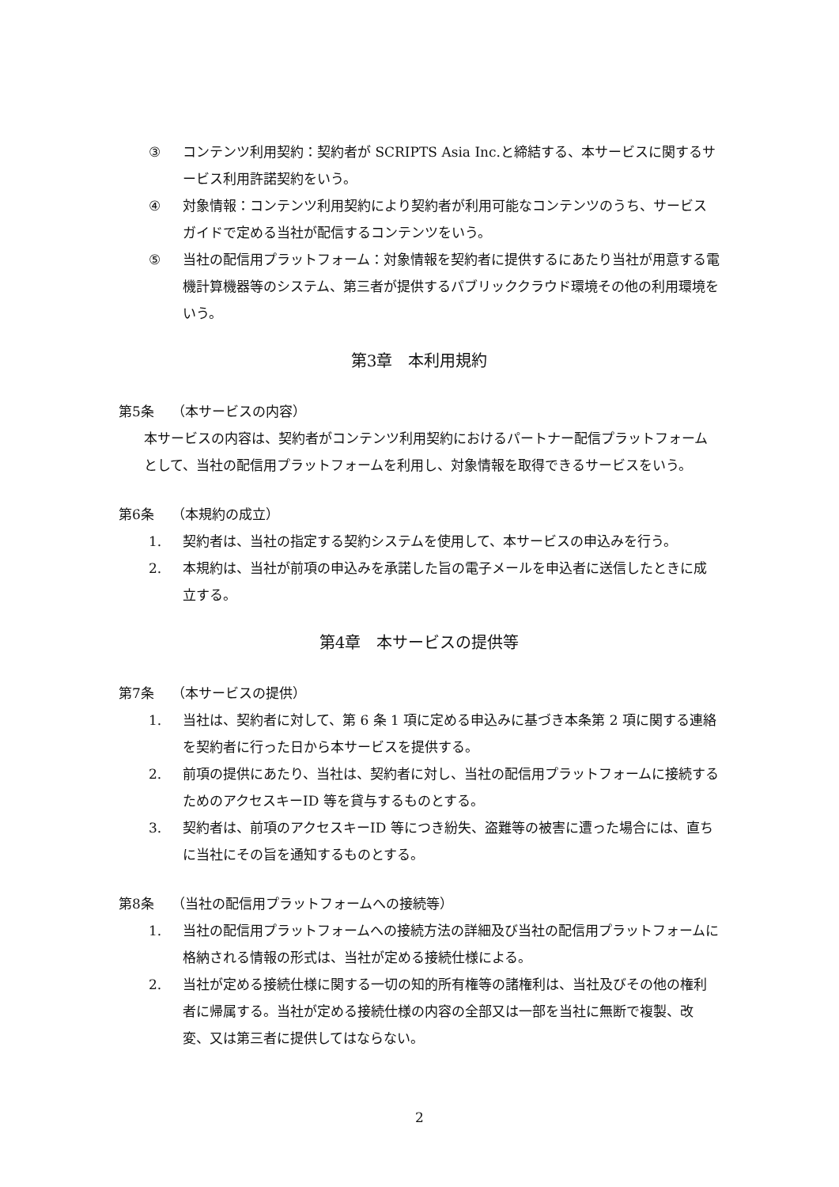③ コンテンツ利用契約：契約者が SCRIPTS Asia Inc.と締結する、本サービスに関するサービス利用許諾契約をいう。
④ 対象情報：コンテンツ利用契約により契約者が利用可能なコンテンツのうち、サービスガイドで定める当社が配信するコンテンツをいう。
⑤ 当社の配信用プラットフォーム：対象情報を契約者に提供するにあたり当社が用意する電機計算機器等のシステム、第三者が提供するパブリッククラウド環境その他の利用環境をいう。
第3章　本利用規約
第5条　 （本サービスの内容）
本サービスの内容は、契約者がコンテンツ利用契約におけるパートナー配信プラットフォームとして、当社の配信用プラットフォームを利用し、対象情報を取得できるサービスをいう。
第6条　 （本規約の成立）
1. 契約者は、当社の指定する契約システムを使用して、本サービスの申込みを行う。
2. 本規約は、当社が前項の申込みを承諾した旨の電子メールを申込者に送信したときに成立する。
第4章　本サービスの提供等
第7条　 （本サービスの提供）
1. 当社は、契約者に対して、第 6 条 1 項に定める申込みに基づき本条第 2 項に関する連絡を契約者に行った日から本サービスを提供する。
2. 前項の提供にあたり、当社は、契約者に対し、当社の配信用プラットフォームに接続するためのアクセスキーID 等を貸与するものとする。
3. 契約者は、前項のアクセスキーID 等につき紛失、盗難等の被害に遭った場合には、直ちに当社にその旨を通知するものとする。
第8条　 （当社の配信用プラットフォームへの接続等）
1. 当社の配信用プラットフォームへの接続方法の詳細及び当社の配信用プラットフォームに格納される情報の形式は、当社が定める接続仕様による。
2. 当社が定める接続仕様に関する一切の知的所有権等の諸権利は、当社及びその他の権利者に帰属する。当社が定める接続仕様の内容の全部又は一部を当社に無断で複製、改変、又は第三者に提供してはならない。
2